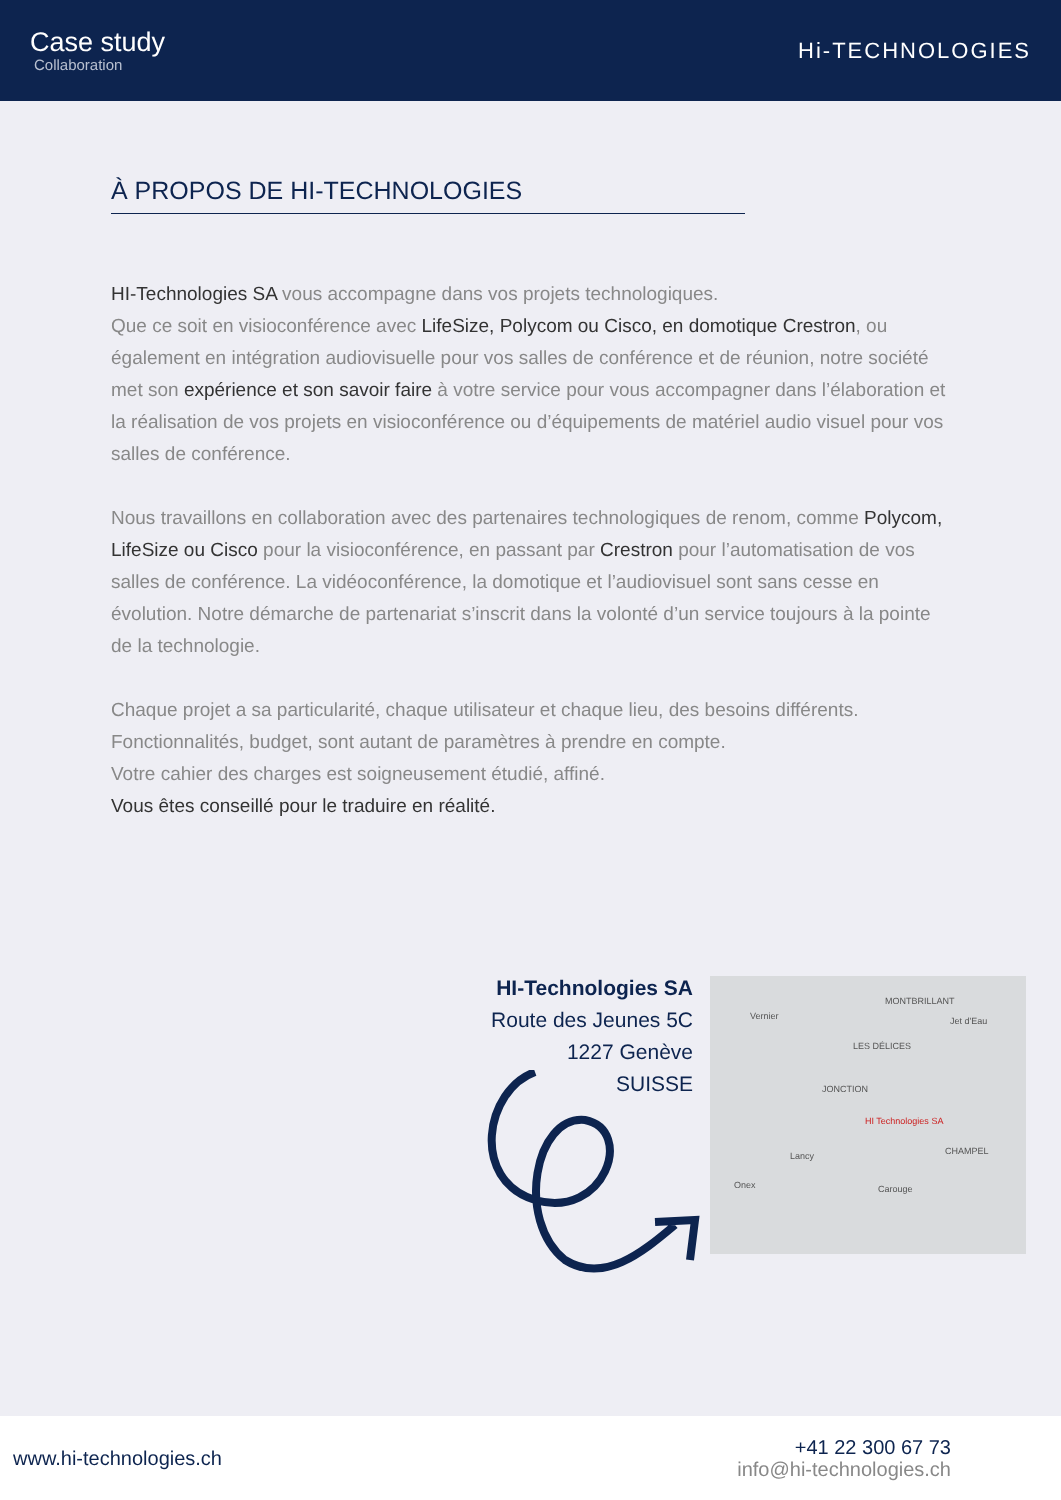Case study
Collaboration
Hi-TECHNOLOGIES
À PROPOS DE HI-TECHNOLOGIES
HI-Technologies SA vous accompagne dans vos projets technologiques.
Que ce soit en visioconférence avec LifeSize, Polycom ou Cisco, en domotique Crestron, ou également en intégration audiovisuelle pour vos salles de conférence et de réunion, notre société met son expérience et son savoir faire à votre service pour vous accompagner dans l’élaboration et la réalisation de vos projets en visioconférence ou d’équipements de matériel audio visuel pour vos salles de conférence.
Nous travaillons en collaboration avec des partenaires technologiques de renom, comme Polycom, LifeSize ou Cisco pour la visioconférence, en passant par Crestron pour l’automatisation de vos salles de conférence. La vidéoconférence, la domotique et l’audiovisuel sont sans cesse en évolution. Notre démarche de partenariat s’inscrit dans la volonté d’un service toujours à la pointe de la technologie.
Chaque projet a sa particularité, chaque utilisateur et chaque lieu, des besoins différents.
Fonctionnalités, budget, sont autant de paramètres à prendre en compte.
Votre cahier des charges est soigneusement étudié, affiné.
Vous êtes conseillé pour le traduire en réalité.
HI-Technologies SA
Route des Jeunes 5C
1227 Genève
SUISSE
MONTBRILLANT
Vernier Jet d'Eau
LES DÉLICES
JONCTION
HI Technologies SA
CHAMPEL Lancy
Onex Carouge
www.hi-technologies.ch
+41 22 300 67 73
info@hi-technologies.ch